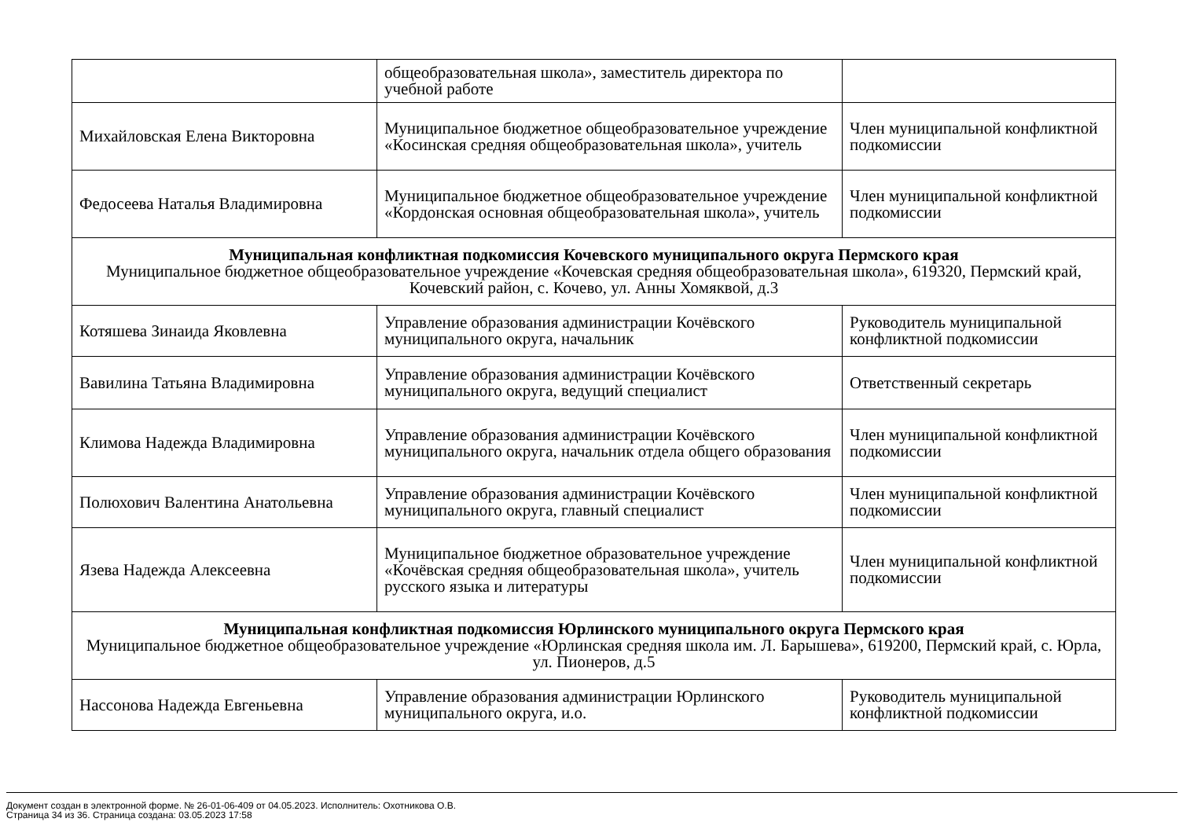| | общеобразовательная школа», заместитель директора по учебной работе | |
| Михайловская Елена Викторовна | Муниципальное бюджетное общеобразовательное учреждение «Косинская средняя общеобразовательная школа», учитель | Член муниципальной конфликтной подкомиссии |
| Федосеева Наталья Владимировна | Муниципальное бюджетное общеобразовательное учреждение «Кордонская основная общеобразовательная школа», учитель | Член муниципальной конфликтной подкомиссии |
| Муниципальная конфликтная подкомиссия Кочевского муниципального округа Пермского края Муниципальное бюджетное общеобразовательное учреждение «Кочевская средняя общеобразовательная школа», 619320, Пермский край, Кочевский район, с. Кочево, ул. Анны Хомяквой, д.3 | | |
| Котяшева Зинаида Яковлевна | Управление образования администрации Кочёвского муниципального округа, начальник | Руководитель муниципальной конфликтной подкомиссии |
| Вавилина Татьяна Владимировна | Управление образования администрации Кочёвского муниципального округа, ведущий специалист | Ответственный секретарь |
| Климова Надежда Владимировна | Управление образования администрации Кочёвского муниципального округа, начальник отдела общего образования | Член муниципальной конфликтной подкомиссии |
| Полюхович Валентина Анатольевна | Управление образования администрации Кочёвского муниципального округа, главный специалист | Член муниципальной конфликтной подкомиссии |
| Язева Надежда Алексеевна | Муниципальное бюджетное образовательное учреждение «Кочёвская средняя общеобразовательная школа», учитель русского языка и литературы | Член муниципальной конфликтной подкомиссии |
| Муниципальная конфликтная подкомиссия Юрлинского муниципального округа Пермского края Муниципальное бюджетное общеобразовательное учреждение «Юрлинская средняя школа им. Л. Барышева», 619200, Пермский край, с. Юрла, ул. Пионеров, д.5 | | |
| Нассонова Надежда Евгеньевна | Управление образования администрации Юрлинского муниципального округа, и.о. | Руководитель муниципальной конфликтной подкомиссии |
Документ создан в электронной форме. № 26-01-06-409 от 04.05.2023. Исполнитель: Охотникова О.В.
Страница 34 из 36. Страница создана: 03.05.2023 17:58